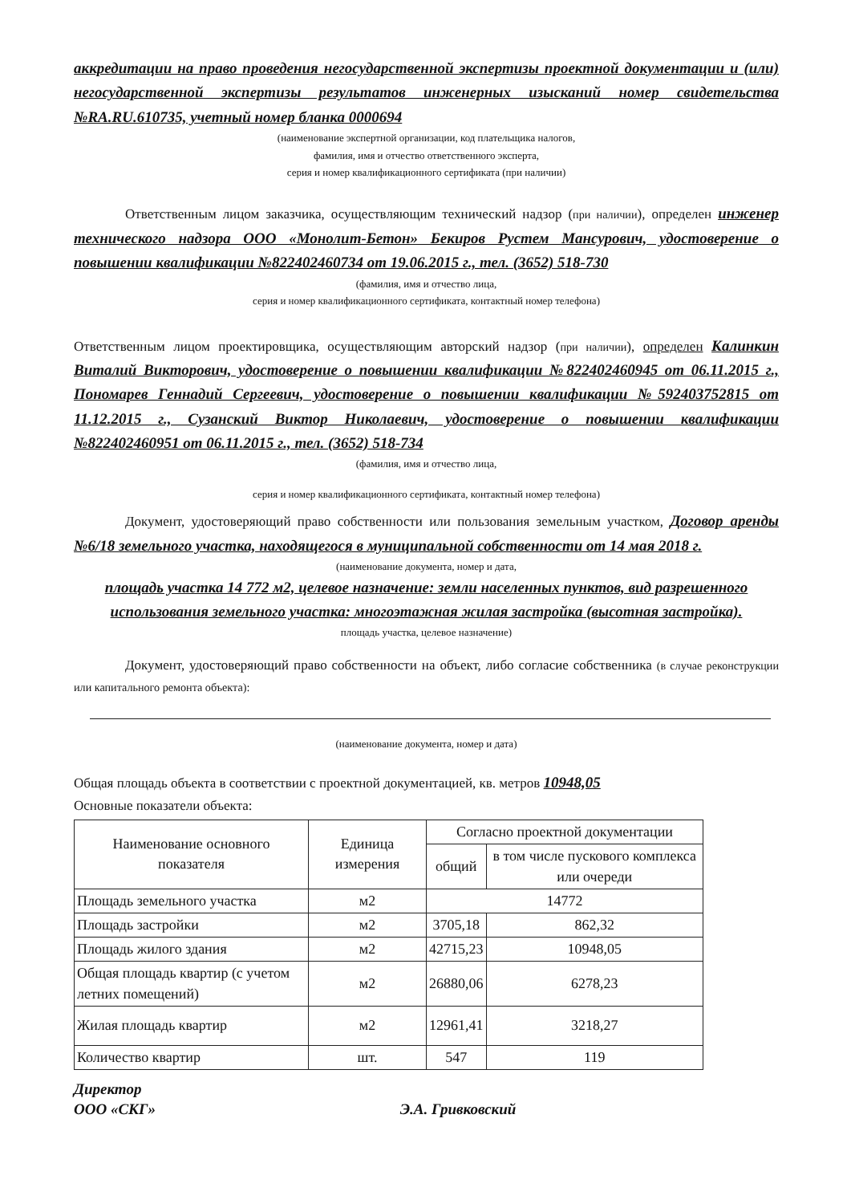аккредитации на право проведения негосударственной экспертизы проектной документации и (или) негосударственной экспертизы результатов инженерных изысканий номер свидетельства №RA.RU.610735, учетный номер бланка 0000694
(наименование экспертной организации, код плательщика налогов,
фамилия, имя и отчество ответственного эксперта,
серия и номер квалификационного сертификата (при наличии)
Ответственным лицом заказчика, осуществляющим технический надзор (при наличии), определен инженер технического надзора ООО «Монолит-Бетон» Бекиров Рустем Мансурович, удостоверение о повышении квалификации №822402460734 от 19.06.2015 г., тел. (3652) 518-730
(фамилия, имя и отчество лица,
серия и номер квалификационного сертификата, контактный номер телефона)
Ответственным лицом проектировщика, осуществляющим авторский надзор (при наличии), определен Калинкин Виталий Викторович, удостоверение о повышении квалификации №822402460945 от 06.11.2015 г., Пономарев Геннадий Сергеевич, удостоверение о повышении квалификации №592403752815 от 11.12.2015 г., Сузанский Виктор Николаевич, удостоверение о повышении квалификации №822402460951 от 06.11.2015 г., тел. (3652) 518-734
(фамилия, имя и отчество лица,
серия и номер квалификационного сертификата, контактный номер телефона)
Документ, удостоверяющий право собственности или пользования земельным участком, Договор аренды №6/18 земельного участка, находящегося в муниципальной собственности от 14 мая 2018 г.
(наименование документа, номер и дата,
площадь участка 14 772 м2, целевое назначение: земли населенных пунктов, вид разрешенного использования земельного участка: многоэтажная жилая застройка (высотная застройка).
площадь участка, целевое назначение)
Документ, удостоверяющий право собственности на объект, либо согласие собственника (в случае реконструкции или капитального ремонта объекта):
(наименование документа, номер и дата)
Общая площадь объекта в соответствии с проектной документацией, кв. метров 10948,05
Основные показатели объекта:
| Наименование основного показателя | Единица измерения | Согласно проектной документации | |
| | | общий | в том числе пускового комплекса или очереди |
| Площадь земельного участка | м2 | 14772 | |
| Площадь застройки | м2 | 3705,18 | 862,32 |
| Площадь жилого здания | м2 | 42715,23 | 10948,05 |
| Общая площадь квартир (с учетом летних помещений) | м2 | 26880,06 | 6278,23 |
| Жилая площадь квартир | м2 | 12961,41 | 3218,27 |
| Количество квартир | шт. | 547 | 119 |
Директор
ООО «СКГ» Э.А. Гривковский